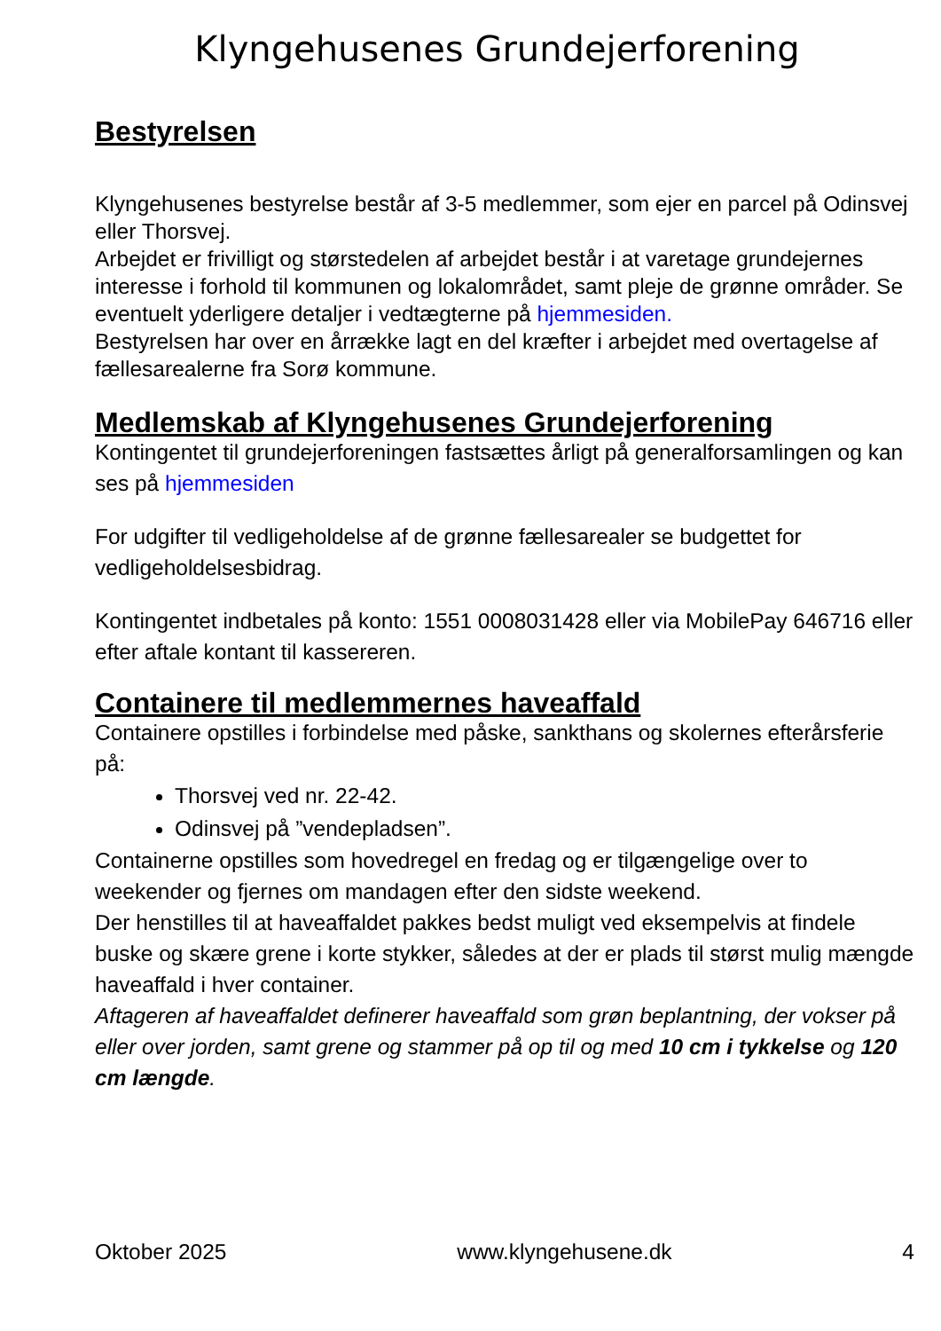Klyngehusenes Grundejerforening
Bestyrelsen
Klyngehusenes bestyrelse består af 3-5 medlemmer, som ejer en parcel på Odinsvej eller Thorsvej.
Arbejdet er frivilligt og størstedelen af arbejdet består i at varetage grundejernes interesse i forhold til kommunen og lokalområdet, samt pleje de grønne områder. Se eventuelt yderligere detaljer i vedtægterne på hjemmesiden.
Bestyrelsen har over en årrække lagt en del kræfter i arbejdet med overtagelse af fællesarealerne fra Sorø kommune.
Medlemskab af Klyngehusenes Grundejerforening
Kontingentet til grundejerforeningen fastsættes årligt på generalforsamlingen og kan ses på hjemmesiden
For udgifter til vedligeholdelse af de grønne fællesarealer se budgettet for vedligeholdelsesbidrag.
Kontingentet indbetales på konto: 1551 0008031428 eller via MobilePay 646716 eller efter aftale kontant til kassereren.
Containere til medlemmernes haveaffald
Containere opstilles i forbindelse med påske, sankthans og skolernes efterårsferie på:
Thorsvej ved nr. 22-42.
Odinsvej på ”vendepladsen”.
Containerne opstilles som hovedregel en fredag og er tilgængelige over to weekender og fjernes om mandagen efter den sidste weekend.
Der henstilles til at haveaffaldet pakkes bedst muligt ved eksempelvis at findele buske og skære grene i korte stykker, således at der er plads til størst mulig mængde haveaffald i hver container.
Aftageren af haveaffaldet definerer haveaffald som grøn beplantning, der vokser på eller over jorden, samt grene og stammer på op til og med 10 cm i tykkelse og 120 cm længde.
Oktober 2025 www.klyngehusene.dk 4